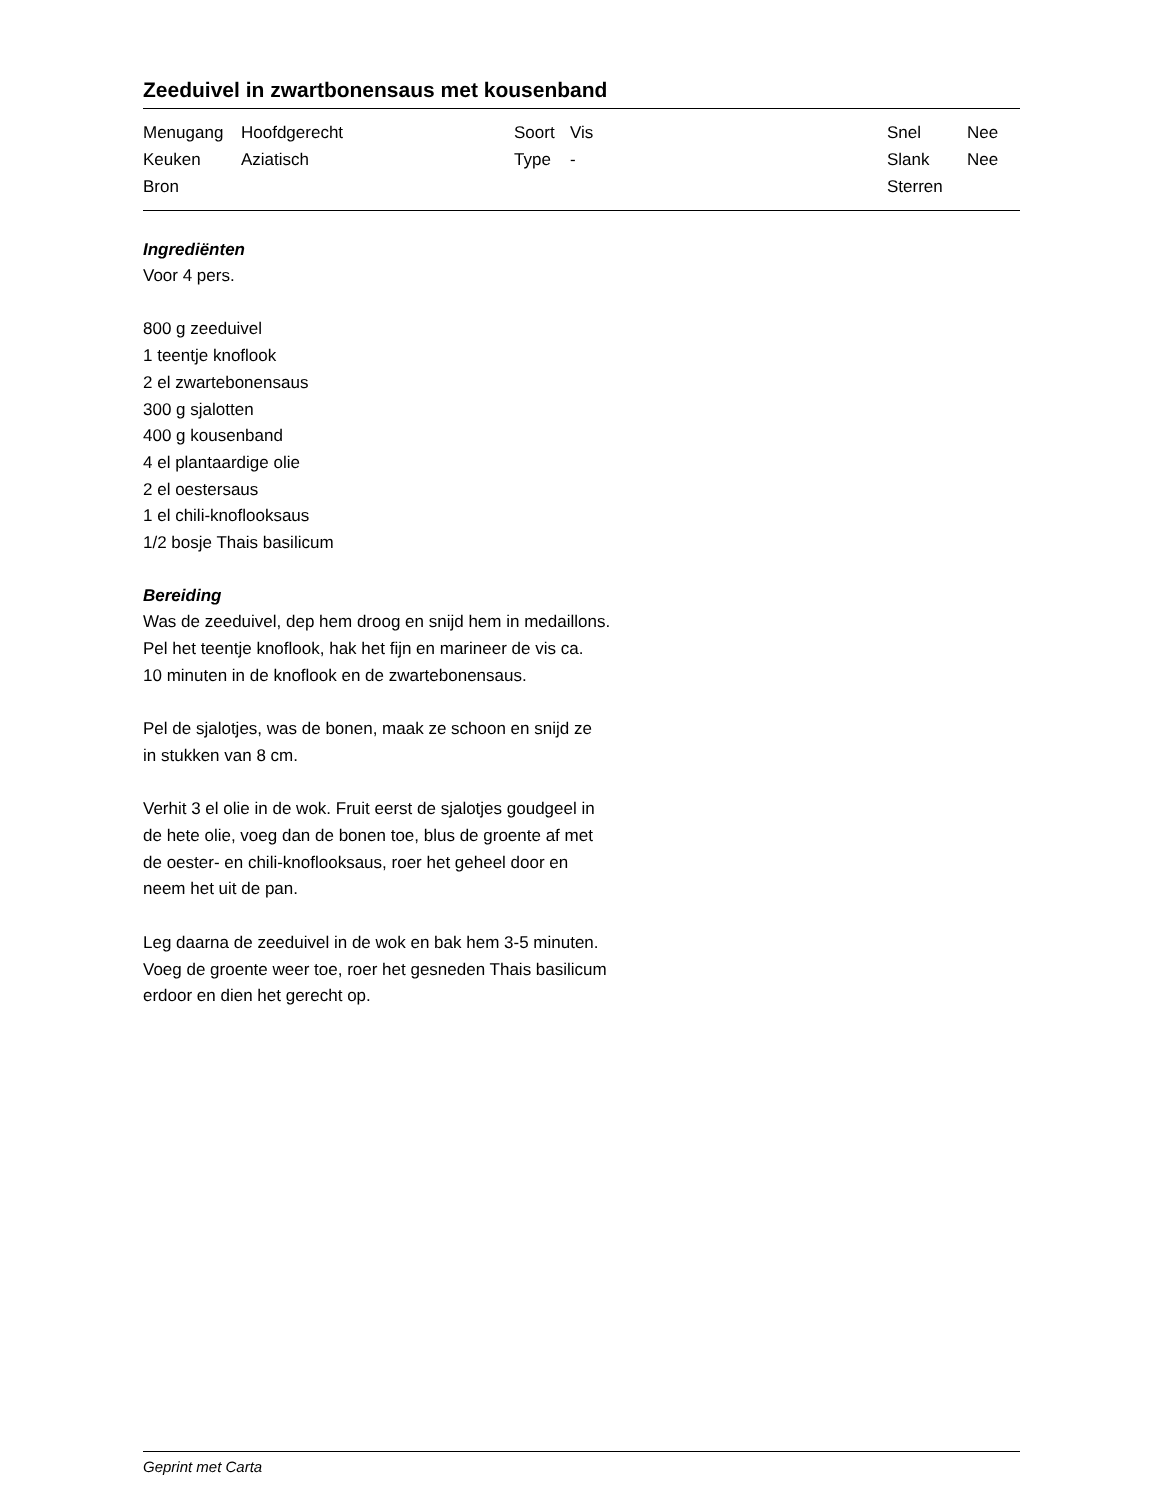Zeeduivel in zwartbonensaus met kousenband
| Menugang | Hoofdgerecht | Soort | Vis | Snel | Nee |
| Keuken | Aziatisch | Type | - | Slank | Nee |
| Bron | | | | Sterren | |
Ingrediënten
Voor 4 pers.
800 g zeeduivel
1 teentje knoflook
2 el zwartebonensaus
300 g sjalotten
400 g kousenband
4 el plantaardige olie
2 el oestersaus
1 el chili-knoflooksaus
1/2 bosje Thais basilicum
Bereiding
Was de zeeduivel, dep hem droog en snijd hem in medaillons.
Pel het teentje knoflook, hak het fijn en marineer de vis ca.
10 minuten in de knoflook en de zwartebonensaus.
Pel de sjalotjes, was de bonen, maak ze schoon en snijd ze
in stukken van 8 cm.
Verhit 3 el olie in de wok. Fruit eerst de sjalotjes goudgeel in
de hete olie, voeg dan de bonen toe, blus de groente af met
de oester- en chili-knoflooksaus, roer het geheel door en
neem het uit de pan.
Leg daarna de zeeduivel in de wok en bak hem 3-5 minuten.
Voeg de groente weer toe, roer het gesneden Thais basilicum
erdoor en dien het gerecht op.
Geprint met Carta